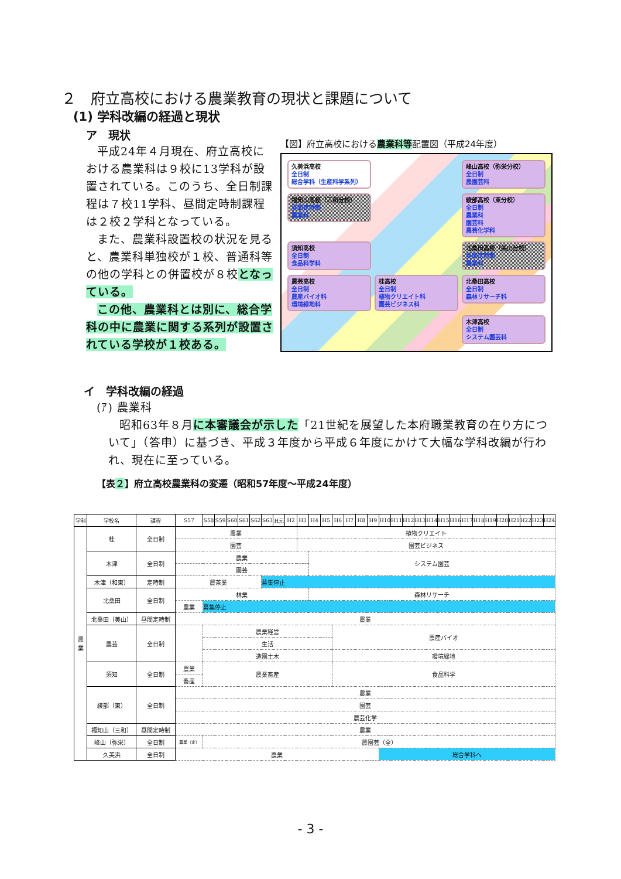２　府立高校における農業教育の現状と課題について
(1) 学科改編の経過と現状
ア　現状
平成24年４月現在、府立高校における農業科は９校に13学科が設置されている。このうち、全日制課程は７校11学科、昼間定時制課程は２校２学科となっている。
また、農業科設置校の状況を見ると、農業科単独校が１校、普通科等の他の学科との併置校が８校となっている。
この他、農業科とは別に、総合学科の中に農業に関する系列が設置されている学校が１校ある。
【図】府立高校における農業科等配置図（平成24年度）
久美浜高校
全日制
総合学科（生産科学系列）
峰山高校（弥栄分校）
全日制
農園芸科
福知山高校（三和分校）
昼間定時制
農業科
綾部高校（東分校）
全日制
農業科
園芸科
農芸化学科
須知高校
全日制
食品科学科
北桑田高校（美山分校）
昼間定時制
農業科
農芸高校
全日制
農産バイオ科
環境緑地科
桂高校
全日制
植物クリエイト科
園芸ビジネス科
北桑田高校
全日制
森林リサーチ科
木津高校
全日制
システム園芸科
イ　学科改編の経過
(ｱ) 農業科
昭和63年８月に本審議会が示した「21世紀を展望した本府職業教育の在り方について」（答申）に基づき、平成３年度から平成６年度にかけて大幅な学科改編が行われ、現在に至っている。
【表２】府立高校農業科の変遷（昭和57年度～平成24年度）
| 学科 | 学校名 | 課程 | S57 | S58 | S59 | S60 | S61 | S62 | S63 | H元 | H2 | H3 | H4 | H5 | H6 | H7 | H8 | H9 | H10 | H11 | H12 | H13 | H14 | H15 | H16 | H17 | H18 | H19 | H20 | H21 | H22 | H23 | H24 |
| --- | --- | --- | --- | --- | --- | --- | --- | --- | --- | --- | --- | --- | --- | --- | --- | --- | --- | --- | --- | --- | --- | --- | --- | --- | --- | --- | --- | --- | --- | --- | --- | --- | --- |
| 農 業 | 桂 | 全日制 | 農業 | | | | | | | | | 植物クリエイト | | | | | | | | | | | | | | | | | | | | | |
| | | | 園芸 | | | | | | | | | 園芸ビジネス | | | | | | | | | | | | | | | | | | | | | |
| | 木津 | 全日制 | 農業 | | | | | | | | | | システム園芸 | | | | | | | | | | | | | | | | | | | | |
| | | | 園芸 | | | | | | | | | | | | | | | | | | | | | | | | | | | | | | |
| | 木津（和東） | 定時制 | 農茶業 | | | | | | 募集停止 | | | | | | | | | | | | | | | | | | | | | | | | |
| | 北桑田 | 全日制 | 林業 | | | | | | | | | | 森林リサーチ | | | | | | | | | | | | | | | | | | | | |
| | | | 農業 | 募集停止 | | | | | | | | | | | | | | | | | | | | | | | | | | | | | |
| | 北桑田（美山） | 昼間定時制 | 農業 | | | | | | | | | | | | | | | | | | | | | | | | | | | | | | |
| | 農芸 | 全日制 | | 農業経営 | | | | | | | | | | | 農産バイオ | | | | | | | | | | | | | | | | | | |
| | | | | 生活 | | | | | | | | | | | | | | | | | | | | | | | | | | | | | |
| | | | | 造園土木 | | | | | | | | | | | 環境緑地 | | | | | | | | | | | | | | | | | | |
| | 須知 | 全日制 | 農業 | 農業畜産 | | | | | | | | | | | 食品科学 | | | | | | | | | | | | | | | | | | |
| | | | 畜産 | | | | | | | | | | | | | | | | | | | | | | | | | | | | | | |
| | 綾部（東） | 全日制 | 農業 | | | | | | | | | | | | | | | | | | | | | | | | | | | | | | |
| | | | 園芸 | | | | | | | | | | | | | | | | | | | | | | | | | | | | | | |
| | | | 農芸化学 | | | | | | | | | | | | | | | | | | | | | | | | | | | | | | |
| | 福知山（三和） | 昼間定時制 | 農業 | | | | | | | | | | | | | | | | | | | | | | | | | | | | | | |
| | 峰山（弥栄） | 全日制 | 農業（定） | 農園芸（全） | | | | | | | | | | | | | | | | | | | | | | | | | | | | | |
| | 久美浜 | 全日制 | 農業 | | | | | | | | | | | | | | | | 総合学科へ | | | | | | | | | | | | | | |
- 3 -